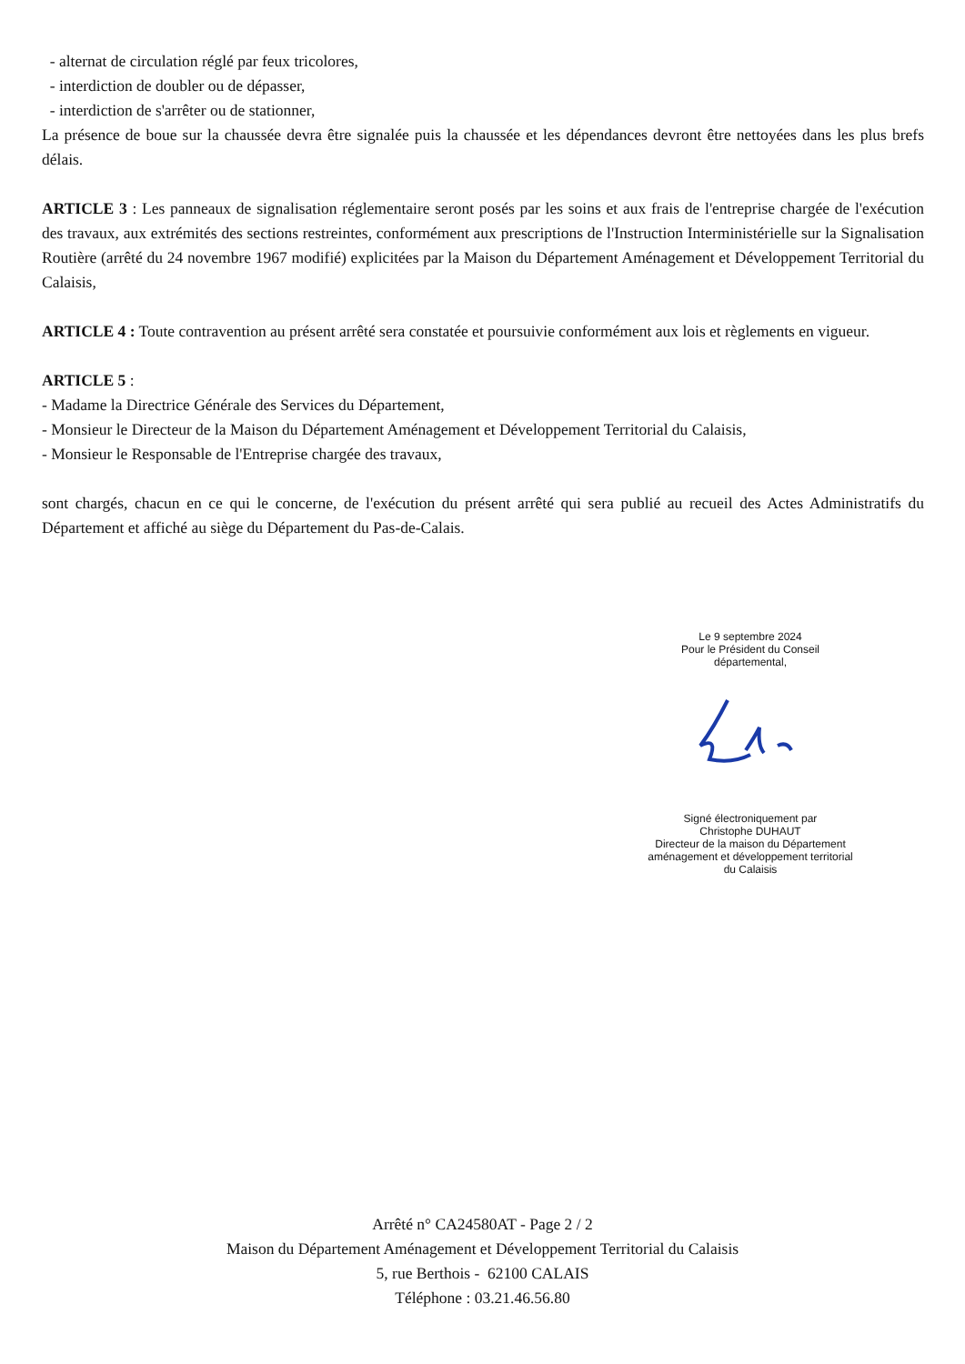- alternat de circulation réglé par feux tricolores,
- interdiction de doubler ou de dépasser,
- interdiction de s'arrêter ou de stationner,
La présence de boue sur la chaussée devra être signalée puis la chaussée et les dépendances devront être nettoyées dans les plus brefs délais.
ARTICLE 3 : Les panneaux de signalisation réglementaire seront posés par les soins et aux frais de l'entreprise chargée de l'exécution des travaux, aux extrémités des sections restreintes, conformément aux prescriptions de l'Instruction Interministérielle sur la Signalisation Routière (arrêté du 24 novembre 1967 modifié) explicitées par la Maison du Département Aménagement et Développement Territorial du Calaisis,
ARTICLE 4 : Toute contravention au présent arrêté sera constatée et poursuivie conformément aux lois et règlements en vigueur.
ARTICLE 5 :
- Madame la Directrice Générale des Services du Département,
- Monsieur le Directeur de la Maison du Département Aménagement et Développement Territorial du Calaisis,
- Monsieur le Responsable de l'Entreprise chargée des travaux,
sont chargés, chacun en ce qui le concerne, de l'exécution du présent arrêté qui sera publié au recueil des Actes Administratifs du Département et affiché au siège du Département du Pas-de-Calais.
Le 9 septembre 2024
Pour le Président du Conseil
départemental,
Signé électroniquement par
Christophe DUHAUT
Directeur de la maison du Département
aménagement et développement territorial
du Calaisis
Arrêté n° CA24580AT - Page 2 / 2
Maison du Département Aménagement et Développement Territorial du Calaisis
5, rue Berthois - 62100 CALAIS
Téléphone : 03.21.46.56.80